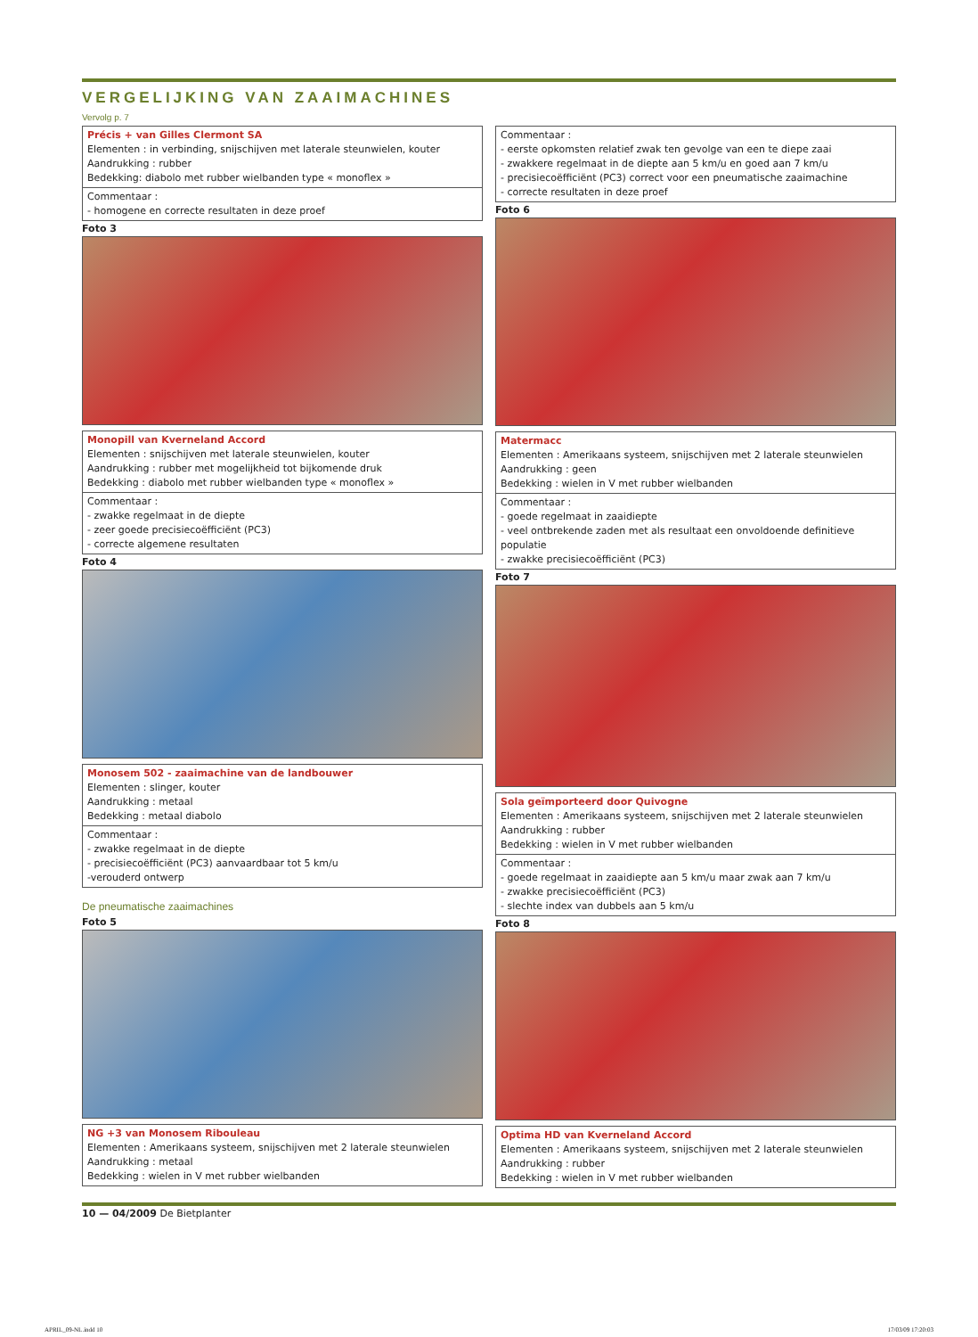VERGELIJKING VAN ZAAIMACHINES
Vervolg p. 7
Précis + van Gilles Clermont SA
Elementen : in verbinding, snijschijven met laterale steunwielen, kouter
Aandrukking : rubber
Bedekking: diabolo met rubber wielbanden type « monoflex »
Commentaar :
- homogene en correcte resultaten in deze proef
Foto 3
Monopill van Kverneland Accord
Elementen : snijschijven met laterale steunwielen, kouter
Aandrukking : rubber met mogelijkheid tot bijkomende druk
Bedekking : diabolo met rubber wielbanden type « monoflex »
Commentaar :
- zwakke regelmaat in de diepte
- zeer goede precisiecoëfficiënt (PC3)
- correcte algemene resultaten
Foto 4
Monosem 502 - zaaimachine van de landbouwer
Elementen : slinger, kouter
Aandrukking : metaal
Bedekking : metaal diabolo
Commentaar :
- zwakke regelmaat in de diepte
- precisiecoëfficiënt (PC3) aanvaardbaar tot 5 km/u
-verouderd ontwerp
De pneumatische zaaimachines
Foto 5
NG +3 van Monosem Ribouleau
Elementen : Amerikaans systeem, snijschijven met 2 laterale steunwielen
Aandrukking : metaal
Bedekking : wielen in V met rubber wielbanden
Commentaar :
- eerste opkomsten relatief zwak ten gevolge van een te diepe zaai
- zwakkere regelmaat in de diepte aan 5 km/u en goed aan 7 km/u
- precisiecoëfficiënt (PC3) correct voor een pneumatische zaaimachine
- correcte resultaten in deze proef
Foto 6
Matermacc
Elementen : Amerikaans systeem, snijschijven met 2 laterale steunwielen
Aandrukking : geen
Bedekking : wielen in V met rubber wielbanden
Commentaar :
- goede regelmaat in zaaidiepte
- veel ontbrekende zaden met als resultaat een onvoldoende definitieve populatie
- zwakke precisiecoëfficiënt (PC3)
Foto 7
Sola geïmporteerd door Quivogne
Elementen : Amerikaans systeem, snijschijven met 2 laterale steunwielen
Aandrukking : rubber
Bedekking : wielen in V met rubber wielbanden
Commentaar :
- goede regelmaat in zaaidiepte aan 5 km/u maar zwak aan 7 km/u
- zwakke precisiecoëfficiënt (PC3)
- slechte index van dubbels aan 5 km/u
Foto 8
Optima HD van Kverneland Accord
Elementen : Amerikaans systeem, snijschijven met 2 laterale steunwielen
Aandrukking : rubber
Bedekking : wielen in V met rubber wielbanden
10 — 04/2009 De Bietplanter
APRIL_09-NL.indd 10 17/03/09 17:20:03